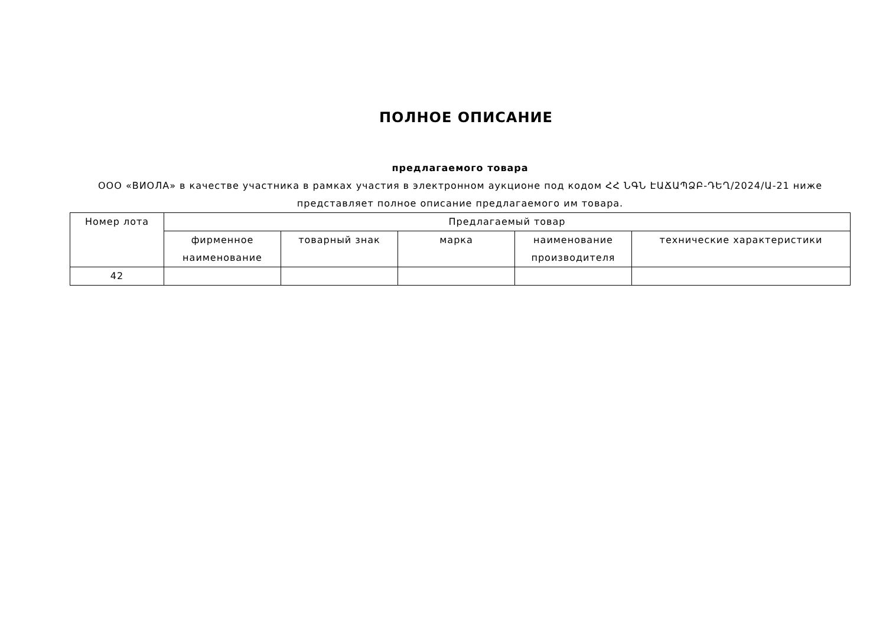ПОЛНОЕ ОПИСАНИЕ
предлагаемого товара
ООО «ВИОЛА» в качестве участника в рамках участия в электронном аукционе под кодом ՀՀ ՆԳՆ ԷԱՃԱՊՁԲ-ԴԵՂ/2024/Ա-21 ниже представляет полное описание предлагаемого им товара.
| Номер лота | Предлагаемый товар | | | | |
| --- | --- | --- | --- | --- | --- |
| | фирменное наименование | товарный знак | марка | наименование производителя | технические характеристики |
| 42 | | | | | |